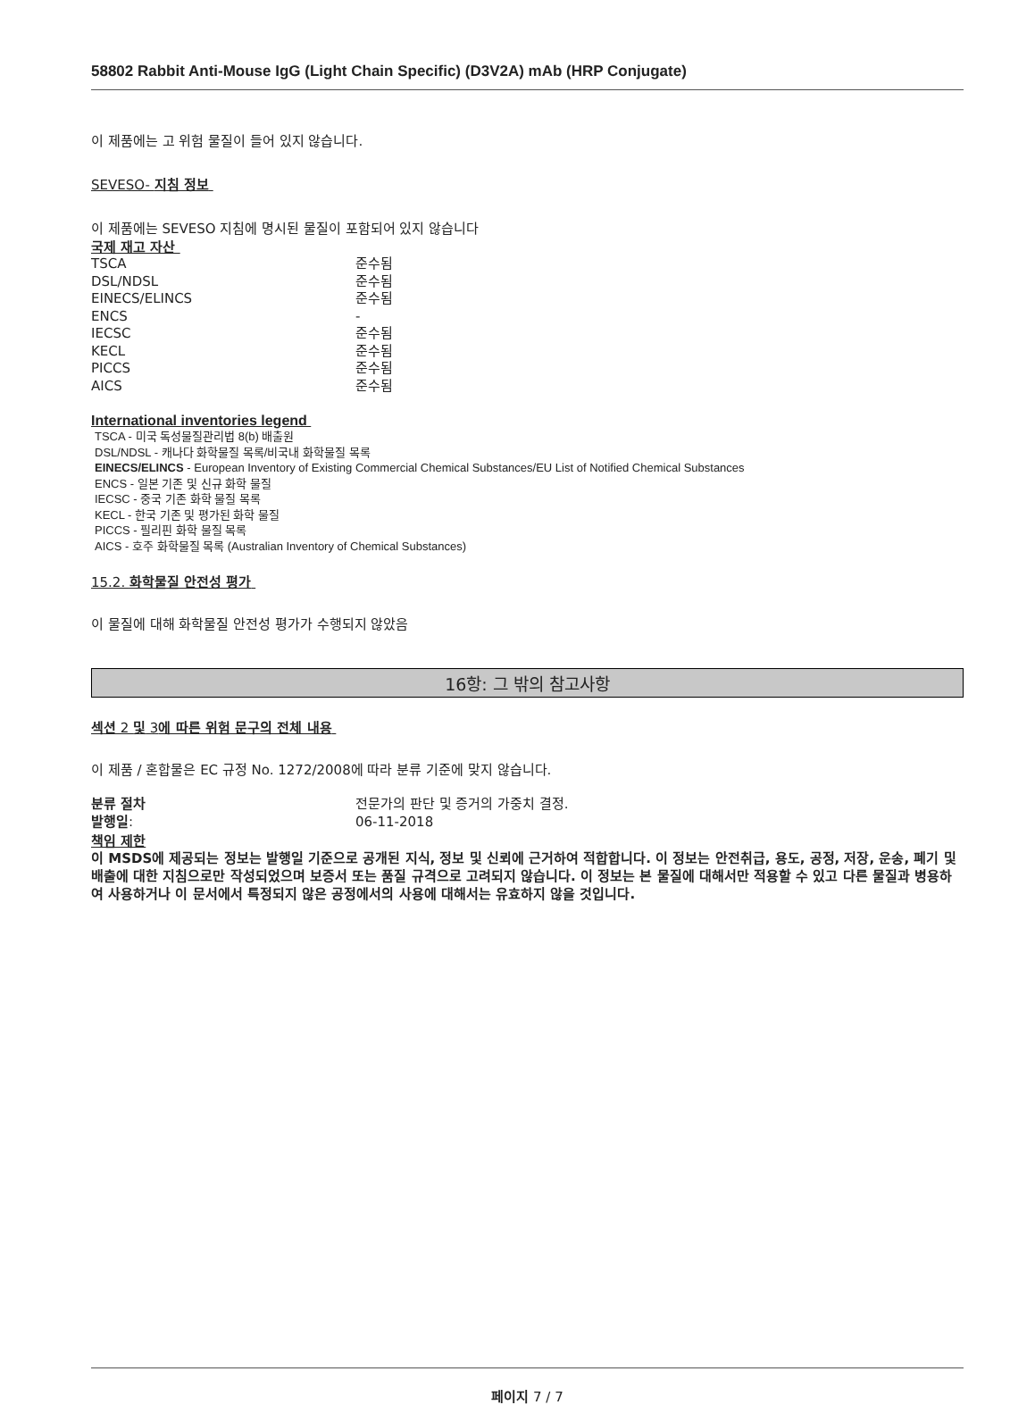58802 Rabbit Anti-Mouse IgG (Light Chain Specific) (D3V2A) mAb (HRP Conjugate)
이 제품에는 고 위험 물질이 들어 있지 않습니다.
SEVESO- 지침 정보
이 제품에는 SEVESO 지침에 명시된 물질이 포함되어 있지 않습니다
국제 재고 자산
| TSCA | 준수됨 |
| DSL/NDSL | 준수됨 |
| EINECS/ELINCS | 준수됨 |
| ENCS | - |
| IECSC | 준수됨 |
| KECL | 준수됨 |
| PICCS | 준수됨 |
| AICS | 준수됨 |
International inventories legend
TSCA - 미국 독성물질관리법 8(b) 배출원
DSL/NDSL - 캐나다 화학물질 목록/비국내 화학물질 목록
EINECS/ELINCS - European Inventory of Existing Commercial Chemical Substances/EU List of Notified Chemical Substances
ENCS - 일본 기존 및 신규 화학 물질
IECSC - 중국 기존 화학 물질 목록
KECL - 한국 기존 및 평가된 화학 물질
PICCS - 필리핀 화학 물질 목록
AICS - 호주 화학물질 목록 (Australian Inventory of Chemical Substances)
15.2. 화학물질 안전성 평가
이 물질에 대해 화학물질 안전성 평가가 수행되지 않았음
16항: 그 밖의 참고사항
섹션 2 및 3에 따른 위험 문구의 전체 내용
이 제품 / 혼합물은 EC 규정 No. 1272/2008에 따라 분류 기준에 맞지 않습니다.
| 분류 절차 | 전문가의 판단 및 증거의 가중치 결정. |
| 발행일 : | 06-11-2018 |
책임 제한
이 MSDS에 제공되는 정보는 발행일 기준으로 공개된 지식, 정보 및 신뢰에 근거하여 적합합니다. 이 정보는 안전취급, 용도, 공정, 저장, 운송, 폐기 및 배출에 대한 지침으로만 작성되었으며 보증서 또는 품질 규격으로 고려되지 않습니다. 이 정보는 본 물질에 대해서만 적용할 수 있고 다른 물질과 병용하여 사용하거나 이 문서에서 특정되지 않은 공정에서의 사용에 대해서는 유효하지 않을 것입니다.
페이지 7 / 7